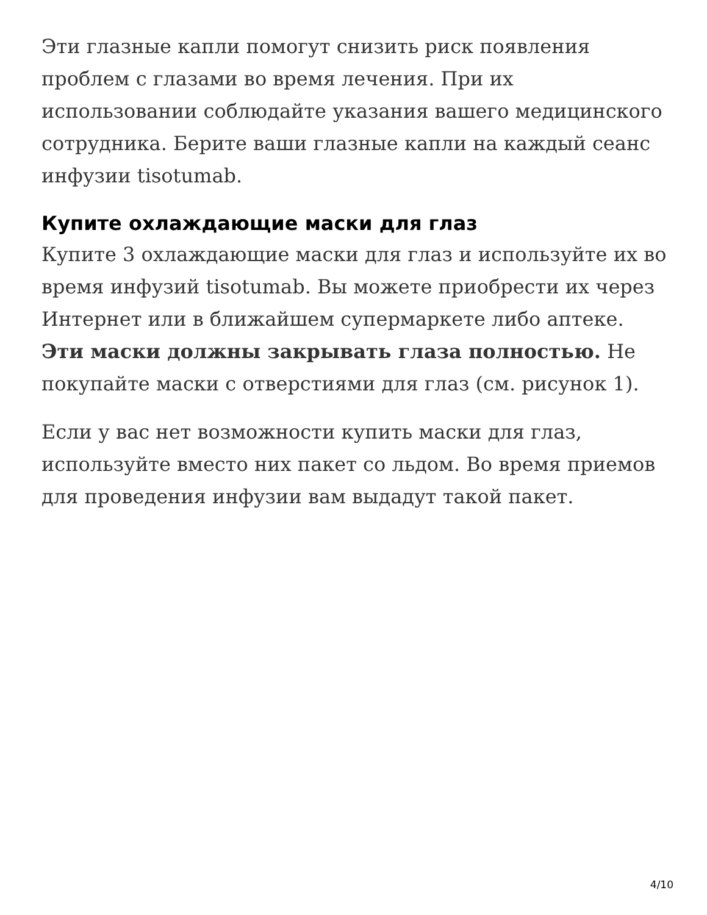Эти глазные капли помогут снизить риск появления проблем с глазами во время лечения. При их использовании соблюдайте указания вашего медицинского сотрудника. Берите ваши глазные капли на каждый сеанс инфузии tisotumab.
Купите охлаждающие маски для глаз
Купите 3 охлаждающие маски для глаз и используйте их во время инфузий tisotumab. Вы можете приобрести их через Интернет или в ближайшем супермаркете либо аптеке. Эти маски должны закрывать глаза полностью. Не покупайте маски с отверстиями для глаз (см. рисунок 1).
Если у вас нет возможности купить маски для глаз, используйте вместо них пакет со льдом. Во время приемов для проведения инфузии вам выдадут такой пакет.
4/10